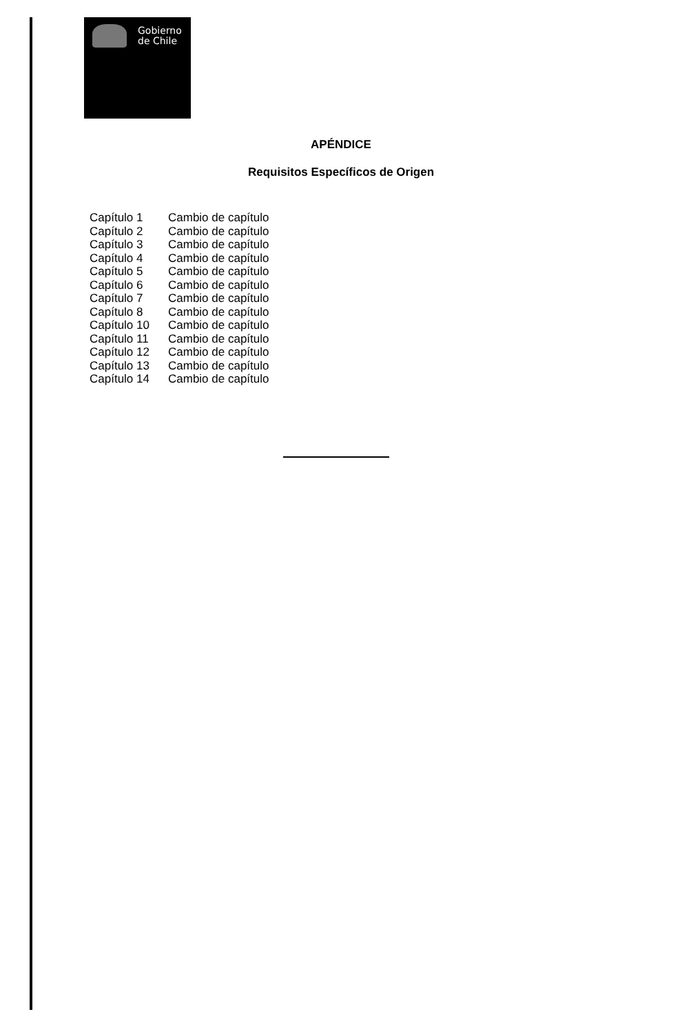Gobierno
de Chile
APÉNDICE
Requisitos Específicos de Origen
| Capítulo 1 | Cambio de capítulo |
| Capítulo 2 | Cambio de capítulo |
| Capítulo 3 | Cambio de capítulo |
| Capítulo 4 | Cambio de capítulo |
| Capítulo 5 | Cambio de capítulo |
| Capítulo 6 | Cambio de capítulo |
| Capítulo 7 | Cambio de capítulo |
| Capítulo 8 | Cambio de capítulo |
| Capítulo 10 | Cambio de capítulo |
| Capítulo 11 | Cambio de capítulo |
| Capítulo 12 | Cambio de capítulo |
| Capítulo 13 | Cambio de capítulo |
| Capítulo 14 | Cambio de capítulo |